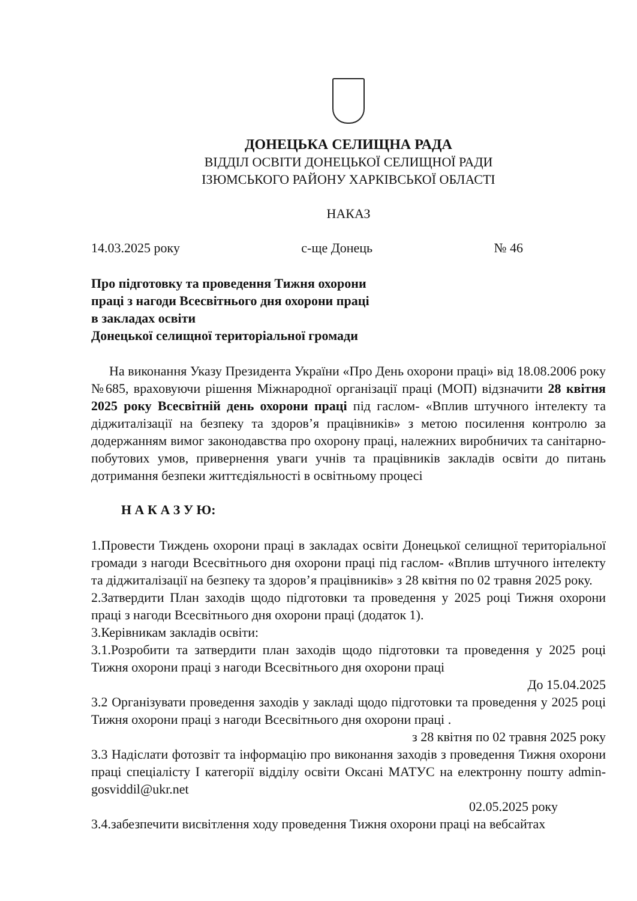ДОНЕЦЬКА СЕЛИЩНА РАДА
ВІДДІЛ ОСВІТИ ДОНЕЦЬКОЇ СЕЛИЩНОЇ РАДИ
ІЗЮМСЬКОГО РАЙОНУ ХАРКІВСЬКОЇ ОБЛАСТІ
НАКАЗ
14.03.2025 року с-ще Донець № 46
Про підготовку та проведення Тижня охорони
праці з нагоди Всесвітнього дня охорони праці
в закладах освіти
Донецької селищної територіальної громади
На виконання Указу Президента України «Про День охорони праці» від 18.08.2006 року №685, враховуючи рішення Міжнародної організації праці (МОП) відзначити 28 квітня 2025 року Всесвітній день охорони праці під гаслом- «Вплив штучного інтелекту та діджиталізації на безпеку та здоров’я працівників» з метою посилення контролю за додержанням вимог законодавства про охорону праці, належних виробничих та санітарно- побутових умов, привернення уваги учнів та працівників закладів освіти до питань дотримання безпеки життєдіяльності в освітньому процесі
Н А К А З У Ю:
1.Провести Тиждень охорони праці в закладах освіти Донецької селищної територіальної громади з нагоди Всесвітнього дня охорони праці під гаслом- «Вплив штучного інтелекту та діджиталізації на безпеку та здоров’я працівників» з 28 квітня по 02 травня 2025 року.
2.Затвердити План заходів щодо підготовки та проведення у 2025 році Тижня охорони праці з нагоди Всесвітнього дня охорони праці (додаток 1).
3.Керівникам закладів освіти:
3.1.Розробити та затвердити план заходів щодо підготовки та проведення у 2025 році Тижня охорони праці з нагоди Всесвітнього дня охорони праці
До 15.04.2025
3.2 Організувати проведення заходів у закладі щодо підготовки та проведення у 2025 році Тижня охорони праці з нагоди Всесвітнього дня охорони праці .
з 28 квітня по 02 травня 2025 року
3.3 Надіслати фотозвіт та інформацію про виконання заходів з проведення Тижня охорони праці спеціалісту І категорії відділу освіти Оксані МАТУС на електронну пошту admin-gosviddil@ukr.net
02.05.2025 року
3.4.забезпечити висвітлення ходу проведення Тижня охорони праці на вебсайтах